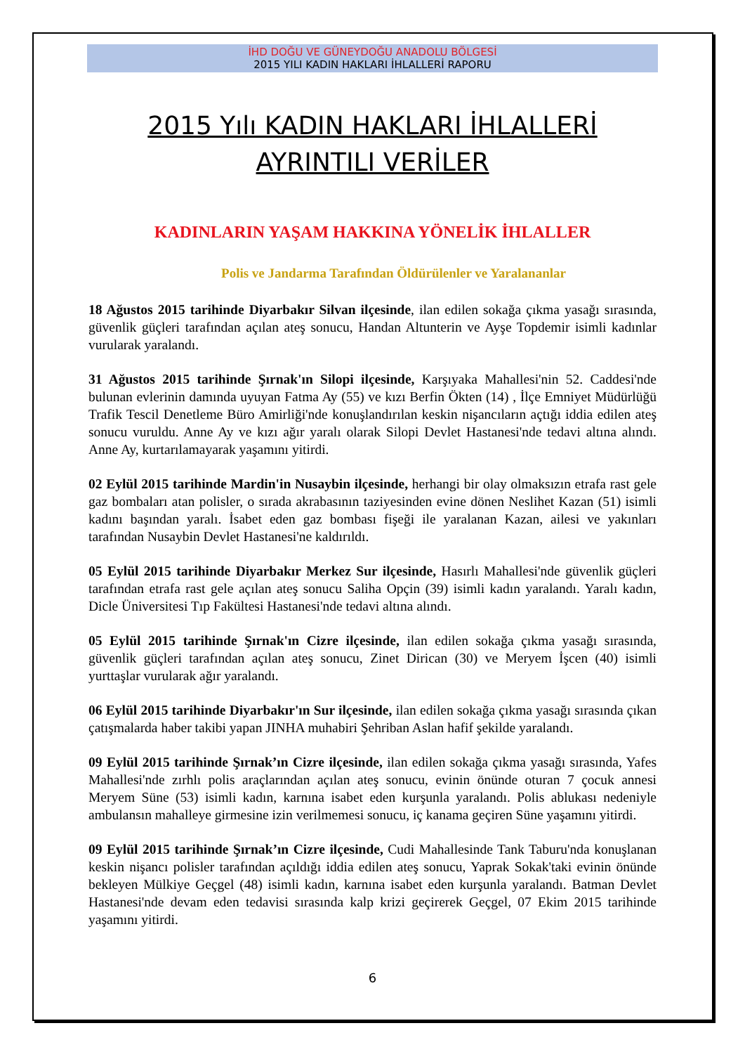İHD DOĞU VE GÜNEYDOĞU ANADOLU BÖLGESİ
2015 YILI KADIN HAKLARI İHLALLERİ RAPORU
2015 Yılı KADIN HAKLARI İHLALLERİ
AYRINTILI VERİLER
KADINLARIN YAŞAM HAKKINA YÖNELİK İHLALLER
Polis ve Jandarma Tarafından Öldürülenler ve Yaralananlar
18 Ağustos 2015 tarihinde Diyarbakır Silvan ilçesinde, ilan edilen sokağa çıkma yasağı sırasında, güvenlik güçleri tarafından açılan ateş sonucu, Handan Altunterin ve Ayşe Topdemir isimli kadınlar vurularak yaralandı.
31 Ağustos 2015 tarihinde Şırnak'ın Silopi ilçesinde, Karşıyaka Mahallesi'nin 52. Caddesi'nde bulunan evlerinin damında uyuyan Fatma Ay (55) ve kızı Berfin Ökten (14) , İlçe Emniyet Müdürlüğü Trafik Tescil Denetleme Büro Amirliği'nde konuşlandırılan keskin nişancıların açtığı iddia edilen ateş sonucu vuruldu. Anne Ay ve kızı ağır yaralı olarak Silopi Devlet Hastanesi'nde tedavi altına alındı. Anne Ay, kurtarılamayarak yaşamını yitirdi.
02 Eylül 2015 tarihinde Mardin'in Nusaybin ilçesinde, herhangi bir olay olmaksızın etrafa rast gele gaz bombaları atan polisler, o sırada akrabasının taziyesinden evine dönen Neslihet Kazan (51) isimli kadını başından yaralı. İsabet eden gaz bombası fişeği ile yaralanan Kazan, ailesi ve yakınları tarafından Nusaybin Devlet Hastanesi'ne kaldırıldı.
05 Eylül 2015 tarihinde Diyarbakır Merkez Sur ilçesinde, Hasırlı Mahallesi'nde güvenlik güçleri tarafından etrafa rast gele açılan ateş sonucu Saliha Opçin (39) isimli kadın yaralandı. Yaralı kadın, Dicle Üniversitesi Tıp Fakültesi Hastanesi'nde tedavi altına alındı.
05 Eylül 2015 tarihinde Şırnak'ın Cizre ilçesinde, ilan edilen sokağa çıkma yasağı sırasında, güvenlik güçleri tarafından açılan ateş sonucu, Zinet Dirican (30) ve Meryem İşcen (40) isimli yurttaşlar vurularak ağır yaralandı.
06 Eylül 2015 tarihinde Diyarbakır'ın Sur ilçesinde, ilan edilen sokağa çıkma yasağı sırasında çıkan çatışmalarda haber takibi yapan JINHA muhabiri Şehriban Aslan hafif şekilde yaralandı.
09 Eylül 2015 tarihinde Şırnak’ın Cizre ilçesinde, ilan edilen sokağa çıkma yasağı sırasında, Yafes Mahallesi'nde zırhlı polis araçlarından açılan ateş sonucu, evinin önünde oturan 7 çocuk annesi Meryem Süne (53) isimli kadın, karnına isabet eden kurşunla yaralandı. Polis ablukası nedeniyle ambulansın mahalleye girmesine izin verilmemesi sonucu, iç kanama geçiren Süne yaşamını yitirdi.
09 Eylül 2015 tarihinde Şırnak’ın Cizre ilçesinde, Cudi Mahallesinde Tank Taburu'nda konuşlanan keskin nişancı polisler tarafından açıldığı iddia edilen ateş sonucu, Yaprak Sokak'taki evinin önünde bekleyen Mülkiye Geçgel (48) isimli kadın, karnına isabet eden kurşunla yaralandı. Batman Devlet Hastanesi'nde devam eden tedavisi sırasında kalp krizi geçirerek Geçgel, 07 Ekim 2015 tarihinde yaşamını yitirdi.
6